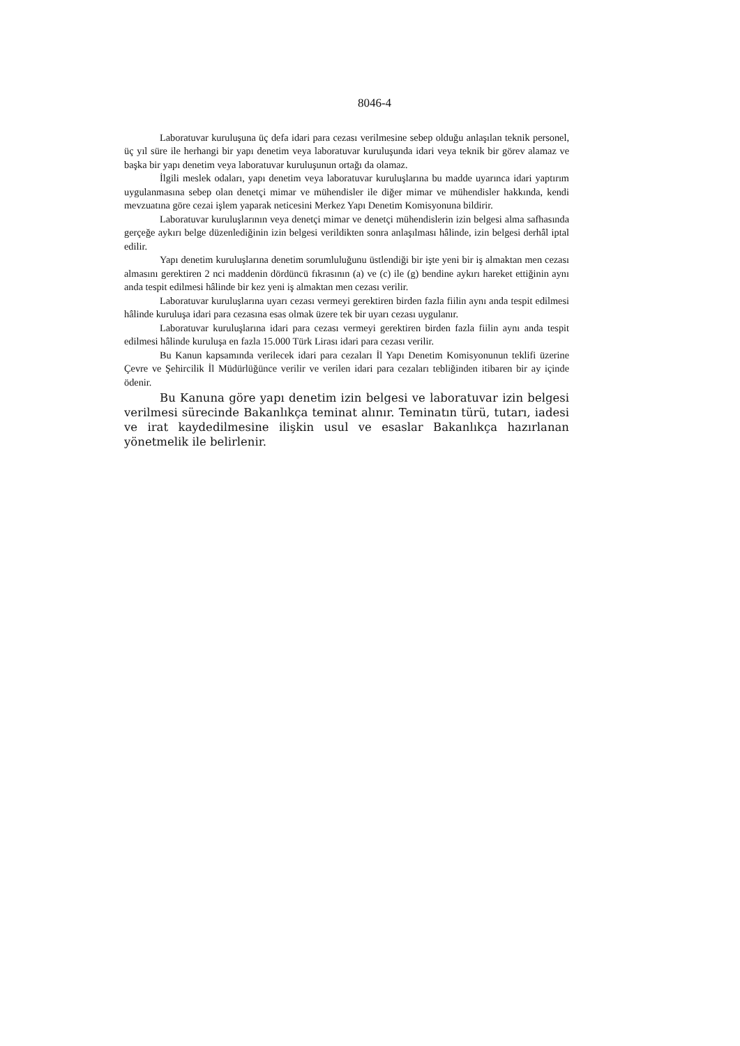8046-4
Laboratuvar kuruluşuna üç defa idari para cezası verilmesine sebep olduğu anlaşılan teknik personel, üç yıl süre ile herhangi bir yapı denetim veya laboratuvar kuruluşunda idari veya teknik bir görev alamaz ve başka bir yapı denetim veya laboratuvar kuruluşunun ortağı da olamaz.
İlgili meslek odaları, yapı denetim veya laboratuvar kuruluşlarına bu madde uyarınca idari yaptırım uygulanmasına sebep olan denetçi mimar ve mühendisler ile diğer mimar ve mühendisler hakkında, kendi mevzuatına göre cezai işlem yaparak neticesini Merkez Yapı Denetim Komisyonuna bildirir.
Laboratuvar kuruluşlarının veya denetçi mimar ve denetçi mühendislerin izin belgesi alma safhasında gerçeğe aykırı belge düzenlediğinin izin belgesi verildikten sonra anlaşılması hâlinde, izin belgesi derhâl iptal edilir.
Yapı denetim kuruluşlarına denetim sorumluluğunu üstlendiği bir işte yeni bir iş almaktan men cezası almasını gerektiren 2 nci maddenin dördüncü fıkrasının (a) ve (c) ile (g) bendine aykırı hareket ettiğinin aynı anda tespit edilmesi hâlinde bir kez yeni iş almaktan men cezası verilir.
Laboratuvar kuruluşlarına uyarı cezası vermeyi gerektiren birden fazla fiilin aynı anda tespit edilmesi hâlinde kuruluşa idari para cezasına esas olmak üzere tek bir uyarı cezası uygulanır.
Laboratuvar kuruluşlarına idari para cezası vermeyi gerektiren birden fazla fiilin aynı anda tespit edilmesi hâlinde kuruluşa en fazla 15.000 Türk Lirası idari para cezası verilir.
Bu Kanun kapsamında verilecek idari para cezaları İl Yapı Denetim Komisyonunun teklifi üzerine Çevre ve Şehircilik İl Müdürlüğünce verilir ve verilen idari para cezaları tebliğinden itibaren bir ay içinde ödenir.
Bu Kanuna göre yapı denetim izin belgesi ve laboratuvar izin belgesi verilmesi sürecinde Bakanlıkça teminat alınır. Teminatın türü, tutarı, iadesi ve irat kaydedilmesine ilişkin usul ve esaslar Bakanlıkça hazırlanan yönetmelik ile belirlenir.